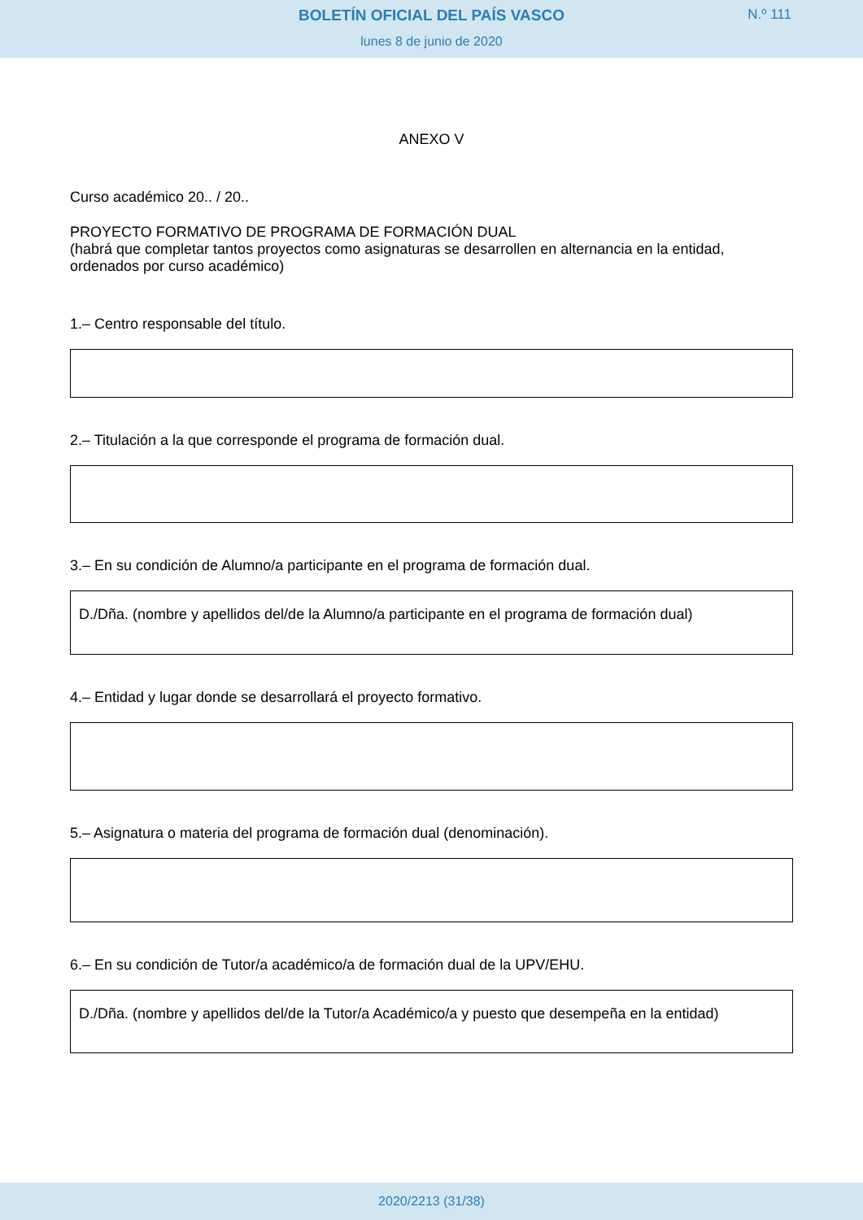BOLETÍN OFICIAL DEL PAÍS VASCO
N.º 111
lunes 8 de junio de 2020
ANEXO V
Curso académico 20.. / 20..
PROYECTO FORMATIVO DE PROGRAMA DE FORMACIÓN DUAL
(habrá que completar tantos proyectos como asignaturas se desarrollen en alternancia en la entidad, ordenados por curso académico)
1.– Centro responsable del título.
2.– Titulación a la que corresponde el programa de formación dual.
3.– En su condición de Alumno/a participante en el programa de formación dual.
D./Dña. (nombre y apellidos del/de la Alumno/a participante en el programa de formación dual)
4.– Entidad y lugar donde se desarrollará el proyecto formativo.
5.– Asignatura o materia del programa de formación dual (denominación).
6.– En su condición de Tutor/a académico/a de formación dual de la UPV/EHU.
D./Dña. (nombre y apellidos del/de la Tutor/a Académico/a y puesto que desempeña en la entidad)
2020/2213 (31/38)